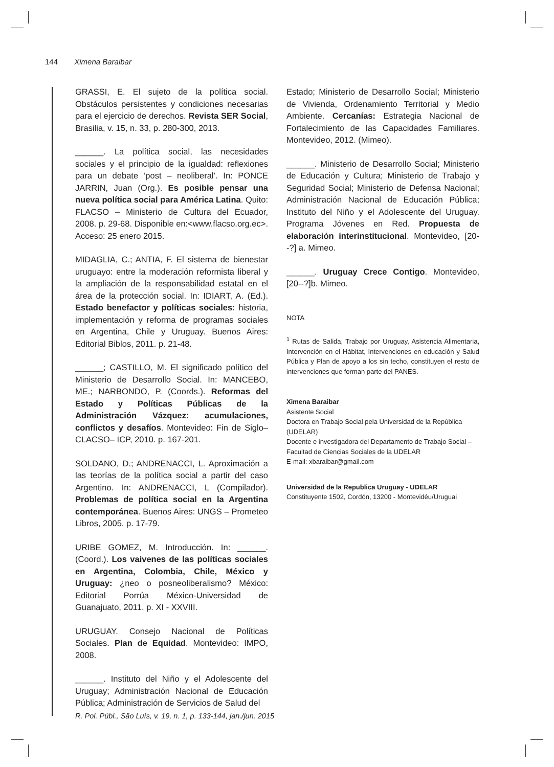144 Ximena Baraibar
GRASSI, E. El sujeto de la política social. Obstáculos persistentes y condiciones necesarias para el ejercicio de derechos. Revista SER Social, Brasilia, v. 15, n. 33, p. 280-300, 2013.
______. La política social, las necesidades sociales y el principio de la igualdad: reflexiones para un debate ‘post – neoliberal’. In: PONCE JARRIN, Juan (Org.). Es posible pensar una nueva política social para América Latina. Quito: FLACSO – Ministerio de Cultura del Ecuador, 2008. p. 29-68. Disponible en:<www.flacso.org.ec>. Acceso: 25 enero 2015.
MIDAGLIA, C.; ANTIA, F. El sistema de bienestar uruguayo: entre la moderación reformista liberal y la ampliación de la responsabilidad estatal en el área de la protección social. In: IDIART, A. (Ed.). Estado benefactor y políticas sociales: historia, implementación y reforma de programas sociales en Argentina, Chile y Uruguay. Buenos Aires: Editorial Biblos, 2011. p. 21-48.
______; CASTILLO, M. El significado político del Ministerio de Desarrollo Social. In: MANCEBO, ME.; NARBONDO, P. (Coords.). Reformas del Estado y Políticas Públicas de la Administración Vázquez: acumulaciones, conflictos y desafíos. Montevideo: Fin de Siglo– CLACSO– ICP, 2010. p. 167-201.
SOLDANO, D.; ANDRENACCI, L. Aproximación a las teorías de la política social a partir del caso Argentino. In: ANDRENACCI, L (Compilador). Problemas de política social en la Argentina contemporánea. Buenos Aires: UNGS – Prometeo Libros, 2005. p. 17-79.
URIBE GOMEZ, M. Introducción. In: ______. (Coord.). Los vaivenes de las políticas sociales en Argentina, Colombia, Chile, México y Uruguay: ¿neo o posneoliberalismo? México: Editorial Porrúa México-Universidad de Guanajuato, 2011. p. XI - XXVIII.
URUGUAY. Consejo Nacional de Políticas Sociales. Plan de Equidad. Montevideo: IMPO, 2008.
______. Instituto del Niño y el Adolescente del Uruguay; Administración Nacional de Educación Pública; Administración de Servicios de Salud del
Estado; Ministerio de Desarrollo Social; Ministerio de Vivienda, Ordenamiento Territorial y Medio Ambiente. Cercanías: Estrategia Nacional de Fortalecimiento de las Capacidades Familiares. Montevideo, 2012. (Mimeo).
______. Ministerio de Desarrollo Social; Ministerio de Educación y Cultura; Ministerio de Trabajo y Seguridad Social; Ministerio de Defensa Nacional; Administración Nacional de Educación Pública; Instituto del Niño y el Adolescente del Uruguay. Programa Jóvenes en Red. Propuesta de elaboración interinstitucional. Montevideo, [20--?] a. Mimeo.
______. Uruguay Crece Contigo. Montevideo, [20--?]b. Mimeo.
NOTA
<sup>1</sup> Rutas de Salida, Trabajo por Uruguay, Asistencia Alimentaria, Intervención en el Hábitat, Intervenciones en educación y Salud Pública y Plan de apoyo a los sin techo, constituyen el resto de intervenciones que forman parte del PANES.
Ximena Baraibar
Asistente Social
Doctora en Trabajo Social pela Universidad de la República (UDELAR)
Docente e investigadora del Departamento de Trabajo Social – Facultad de Ciencias Sociales de la UDELAR
E-mail: xbaraibar@gmail.com
Universidad de la Republica Uruguay - UDELAR
Constituyente 1502, Cordón, 13200 - Montevidéu/Uruguai
R. Pol. Públ., São Luís, v. 19, n. 1, p. 133-144, jan./jun. 2015